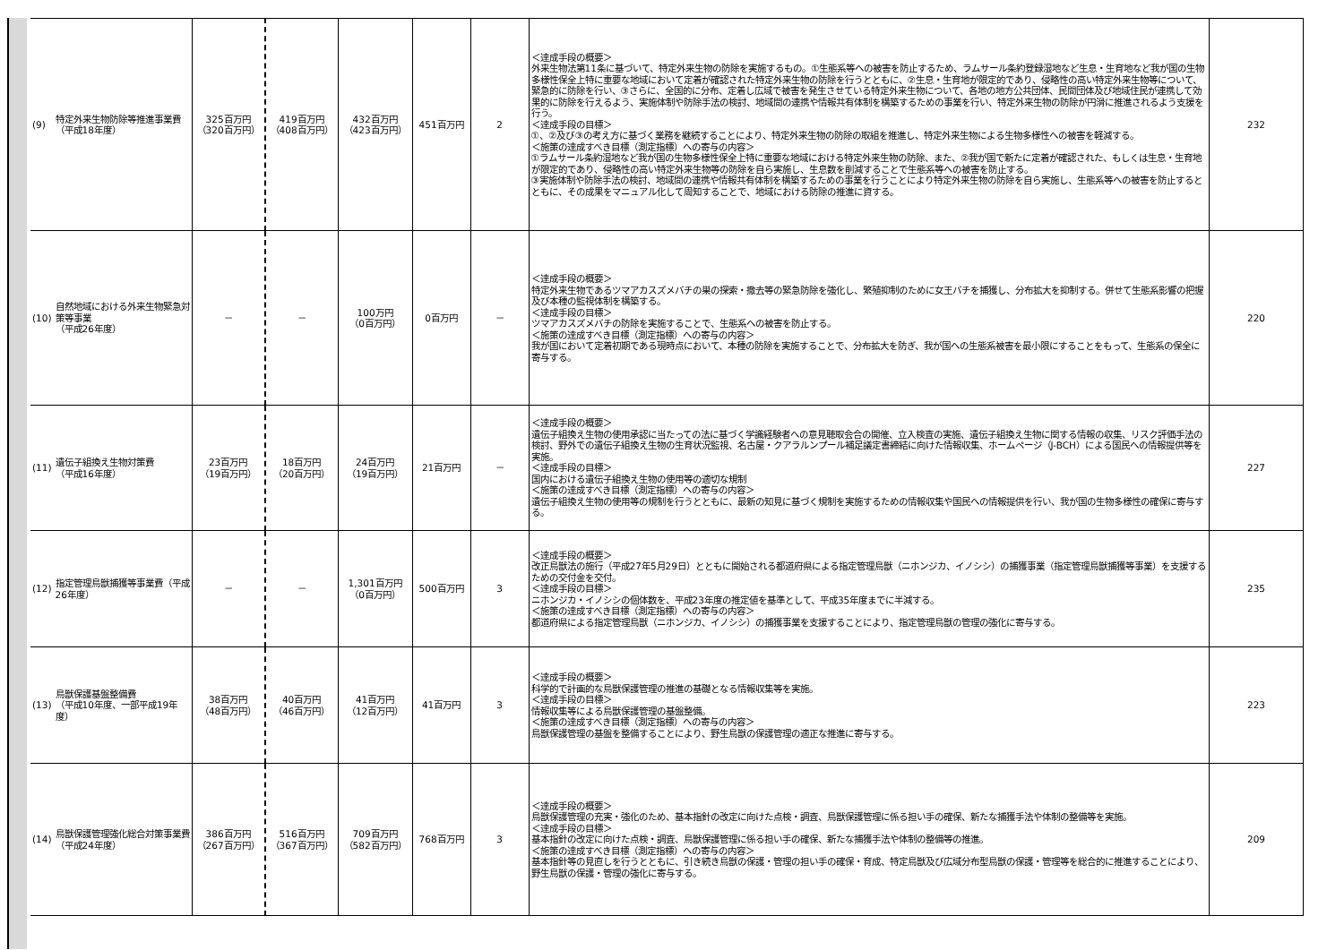| (9) | 特定外来生物防除等推進事業費 （平成18年度） | 325百万円 （320百万円） | 419百万円 （408百万円） | 432百万円 （423百万円） | 451百万円 | 2 | ＜達成手段の概要＞ 外来生物法第11条に基づいて、特定外来生物の防除を実施するもの。①生態系等への被害を防止するため、ラムサール条約登録湿地など生息・生育地など我が国の生物多様性保全上特に重要な地域において定着が確認された特定外来生物の防除を行うとともに、②生息・生育地が限定的であり、侵略性の高い特定外来生物等について、緊急的に防除を行い、③さらに、全国的に分布、定着し広域で被害を発生させている特定外来生物について、各地の地方公共団体、民間団体及び地域住民が連携して効果的に防除を行えるよう、実施体制や防除手法の検討、地域間の連携や情報共有体制を構築するための事業を行い、特定外来生物の防除が円滑に推進されるよう支援を行う。 ＜達成手段の目標＞ ①、②及び③の考え方に基づく業務を継続することにより、特定外来生物の防除の取組を推進し、特定外来生物による生物多様性への被害を軽減する。 ＜施策の達成すべき目標（測定指標）への寄与の内容＞ ①ラムサール条約湿地など我が国の生物多様性保全上特に重要な地域における特定外来生物の防除、また、②我が国で新たに定着が確認された、もしくは生息・生育地が限定的であり、侵略性の高い特定外来生物等の防除を自ら実施し、生息数を削減することで生態系等への被害を防止する。 ③実施体制や防除手法の検討、地域間の連携や情報共有体制を構築するための事業を行うことにより特定外来生物の防除を自ら実施し、生態系等への被害を防止するとともに、その成果をマニュアル化して周知することで、地域における防除の推進に資する。 | 232 |
| (10) | 自然地域における外来生物緊急対策等事業 （平成26年度） | － | － | 100万円 （0百万円） | 0百万円 | － | ＜達成手段の概要＞ 特定外来生物であるツマアカスズメバチの巣の探索・撤去等の緊急防除を強化し、繁殖抑制のために女王バチを捕獲し、分布拡大を抑制する。併せて生態系影響の把握及び本種の監視体制を構築する。 ＜達成手段の目標＞ ツマアカスズメバチの防除を実施することで、生態系への被害を防止する。 ＜施策の達成すべき目標（測定指標）への寄与の内容＞ 我が国において定着初期である現時点において、本種の防除を実施することで、分布拡大を防ぎ、我が国への生態系被害を最小限にすることをもって、生態系の保全に寄与する。 | 220 |
| (11) | 遺伝子組換え生物対策費 （平成16年度） | 23百万円 （19百万円） | 18百万円 （20百万円） | 24百万円 （19百万円） | 21百万円 | － | ＜達成手段の概要＞ 遺伝子組換え生物の使用承認に当たっての法に基づく学識経験者への意見聴取会合の開催、立入検査の実施、遺伝子組換え生物に関する情報の収集、リスク評価手法の検討、野外での遺伝子組換え生物の生育状況監視、名古屋・クアラルンプール補足議定書締結に向けた情報収集、ホームページ（J-BCH）による国民への情報提供等を実施。 ＜達成手段の目標＞ 国内における遺伝子組換え生物の使用等の適切な規制 ＜施策の達成すべき目標（測定指標）への寄与の内容＞ 遺伝子組換え生物の使用等の規制を行うとともに、最新の知見に基づく規制を実施するための情報収集や国民への情報提供を行い、我が国の生物多様性の確保に寄与する。 | 227 |
| (12) | 指定管理鳥獣捕獲等事業費（平成26年度） | － | － | 1,301百万円 （0百万円） | 500百万円 | 3 | ＜達成手段の概要＞ 改正鳥獣法の施行（平成27年5月29日）とともに開始される都道府県による指定管理鳥獣（ニホンジカ、イノシシ）の捕獲事業（指定管理鳥獣捕獲等事業）を支援するための交付金を交付。 ＜達成手段の目標＞ ニホンジカ・イノシシの個体数を、平成23年度の推定値を基準として、平成35年度までに半減する。 ＜施策の達成すべき目標（測定指標）への寄与の内容＞ 都道府県による指定管理鳥獣（ニホンジカ、イノシシ）の捕獲事業を支援することにより、指定管理鳥獣の管理の強化に寄与する。 | 235 |
| (13) | 鳥獣保護基盤整備費 （平成10年度、一部平成19年度） | 38百万円 （48百万円） | 40百万円 （46百万円） | 41百万円 （12百万円） | 41百万円 | 3 | ＜達成手段の概要＞ 科学的で計画的な鳥獣保護管理の推進の基礎となる情報収集等を実施。 ＜達成手段の目標＞ 情報収集等による鳥獣保護管理の基盤整備。 ＜施策の達成すべき目標（測定指標）への寄与の内容＞ 鳥獣保護管理の基盤を整備することにより、野生鳥獣の保護管理の適正な推進に寄与する。 | 223 |
| (14) | 鳥獣保護管理強化総合対策事業費 （平成24年度） | 386百万円 （267百万円） | 516百万円 （367百万円） | 709百万円 （582百万円） | 768百万円 | 3 | ＜達成手段の概要＞ 鳥獣保護管理の充実・強化のため、基本指針の改定に向けた点検・調査、鳥獣保護管理に係る担い手の確保、新たな捕獲手法や体制の整備等を実施。 ＜達成手段の目標＞ 基本指針の改定に向けた点検・調査、鳥獣保護管理に係る担い手の確保、新たな捕獲手法や体制の整備等の推進。 ＜施策の達成すべき目標（測定指標）への寄与の内容＞ 基本指針等の見直しを行うとともに、引き続き鳥獣の保護・管理の担い手の確保・育成、特定鳥獣及び広域分布型鳥獣の保護・管理等を総合的に推進することにより、野生鳥獣の保護・管理の強化に寄与する。 | 209 |